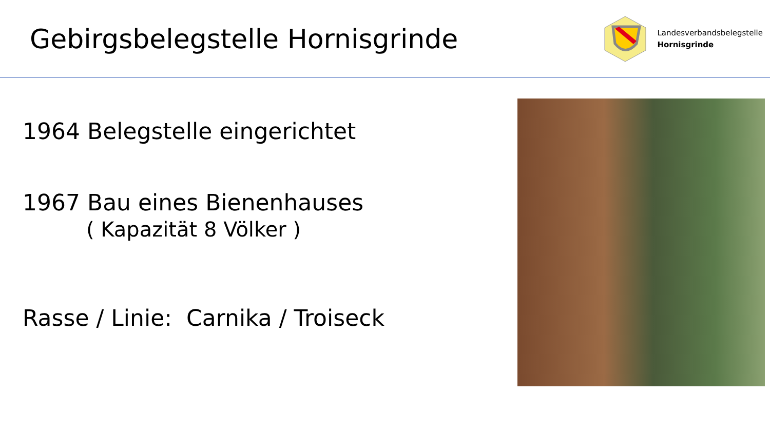Gebirgsbelegstelle Hornisgrinde
Landesverbandsbelegstelle
Hornisgrinde
1964 Belegstelle eingerichtet
1967 Bau eines Bienenhauses
( Kapazität 8 Völker )
Rasse / Linie: Carnika / Troiseck